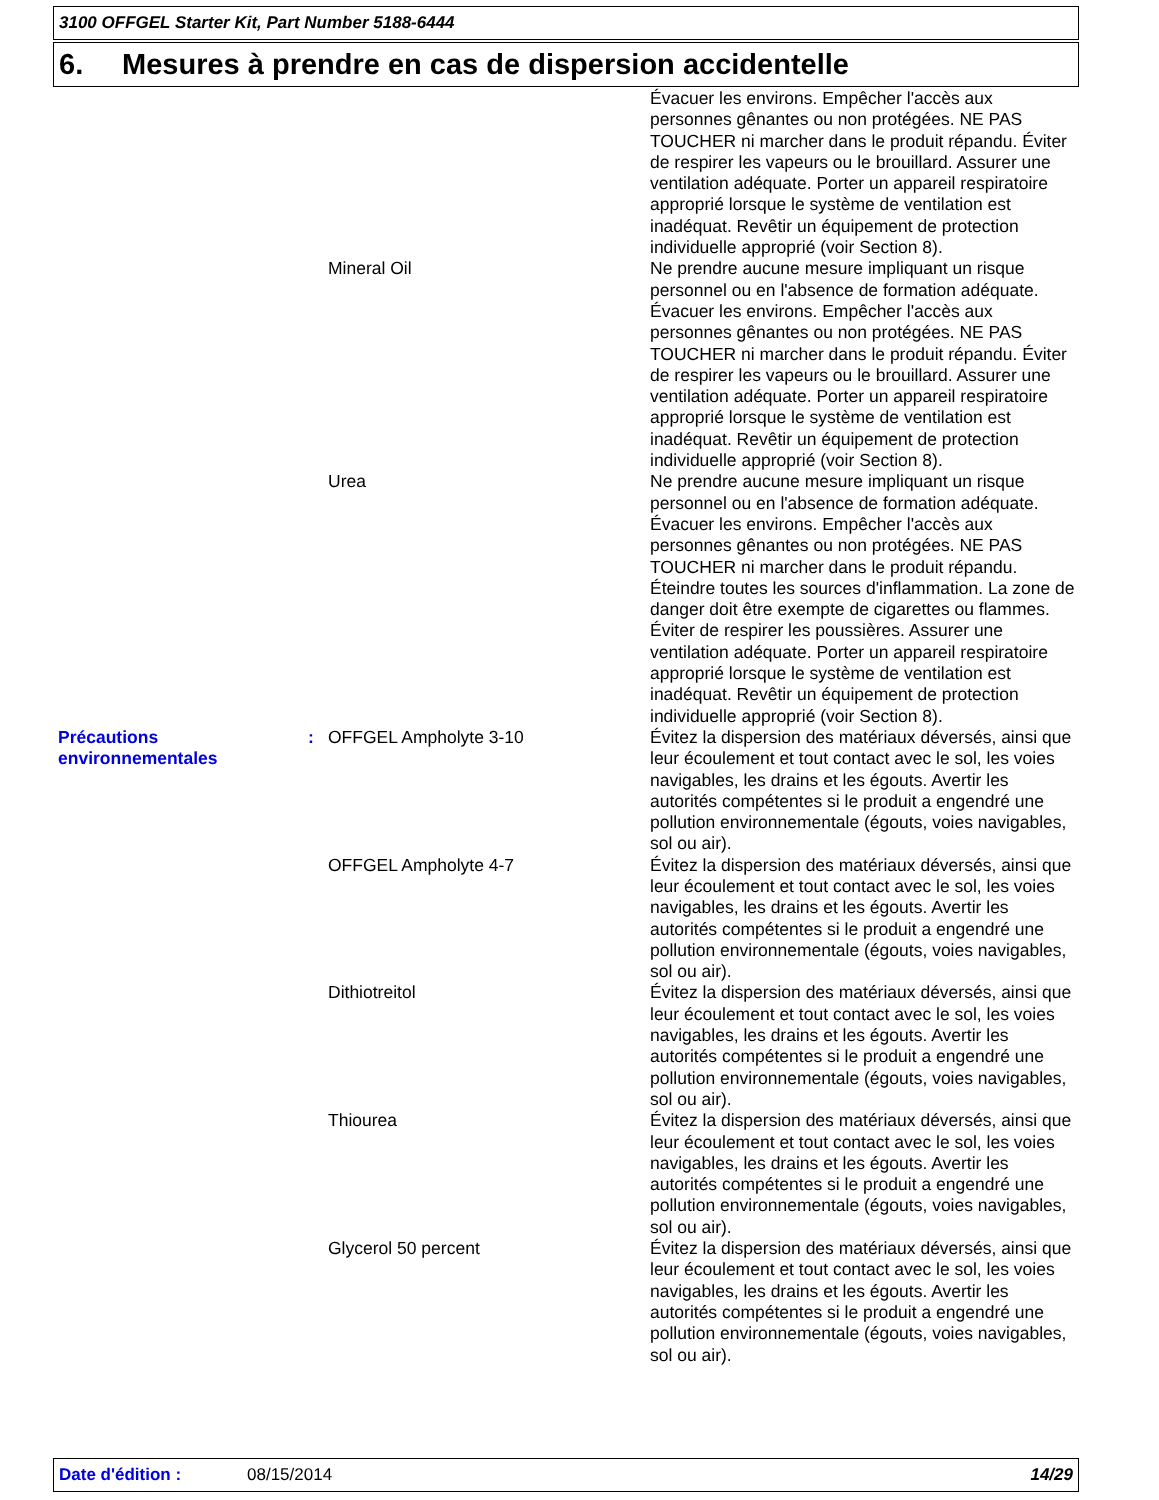3100 OFFGEL Starter Kit, Part Number 5188-6444
6. Mesures à prendre en cas de dispersion accidentelle
| | | | Évacuer les environs. Empêcher l'accès aux personnes gênantes ou non protégées. NE PAS TOUCHER ni marcher dans le produit répandu. Éviter de respirer les vapeurs ou le brouillard. Assurer une ventilation adéquate. Porter un appareil respiratoire approprié lorsque le système de ventilation est inadéquat. Revêtir un équipement de protection individuelle approprié (voir Section 8). |
| | | Mineral Oil | Ne prendre aucune mesure impliquant un risque personnel ou en l'absence de formation adéquate. Évacuer les environs. Empêcher l'accès aux personnes gênantes ou non protégées. NE PAS TOUCHER ni marcher dans le produit répandu. Éviter de respirer les vapeurs ou le brouillard. Assurer une ventilation adéquate. Porter un appareil respiratoire approprié lorsque le système de ventilation est inadéquat. Revêtir un équipement de protection individuelle approprié (voir Section 8). |
| | | Urea | Ne prendre aucune mesure impliquant un risque personnel ou en l'absence de formation adéquate. Évacuer les environs. Empêcher l'accès aux personnes gênantes ou non protégées. NE PAS TOUCHER ni marcher dans le produit répandu. Éteindre toutes les sources d'inflammation. La zone de danger doit être exempte de cigarettes ou flammes. Éviter de respirer les poussières. Assurer une ventilation adéquate. Porter un appareil respiratoire approprié lorsque le système de ventilation est inadéquat. Revêtir un équipement de protection individuelle approprié (voir Section 8). |
| Précautions environnementales | : | OFFGEL Ampholyte 3-10 | Évitez la dispersion des matériaux déversés, ainsi que leur écoulement et tout contact avec le sol, les voies navigables, les drains et les égouts. Avertir les autorités compétentes si le produit a engendré une pollution environnementale (égouts, voies navigables, sol ou air). |
| | | OFFGEL Ampholyte 4-7 | Évitez la dispersion des matériaux déversés, ainsi que leur écoulement et tout contact avec le sol, les voies navigables, les drains et les égouts. Avertir les autorités compétentes si le produit a engendré une pollution environnementale (égouts, voies navigables, sol ou air). |
| | | Dithiotreitol | Évitez la dispersion des matériaux déversés, ainsi que leur écoulement et tout contact avec le sol, les voies navigables, les drains et les égouts. Avertir les autorités compétentes si le produit a engendré une pollution environnementale (égouts, voies navigables, sol ou air). |
| | | Thiourea | Évitez la dispersion des matériaux déversés, ainsi que leur écoulement et tout contact avec le sol, les voies navigables, les drains et les égouts. Avertir les autorités compétentes si le produit a engendré une pollution environnementale (égouts, voies navigables, sol ou air). |
| | | Glycerol 50 percent | Évitez la dispersion des matériaux déversés, ainsi que leur écoulement et tout contact avec le sol, les voies navigables, les drains et les égouts. Avertir les autorités compétentes si le produit a engendré une pollution environnementale (égouts, voies navigables, sol ou air). |
Date d'édition : 08/15/2014 14/29